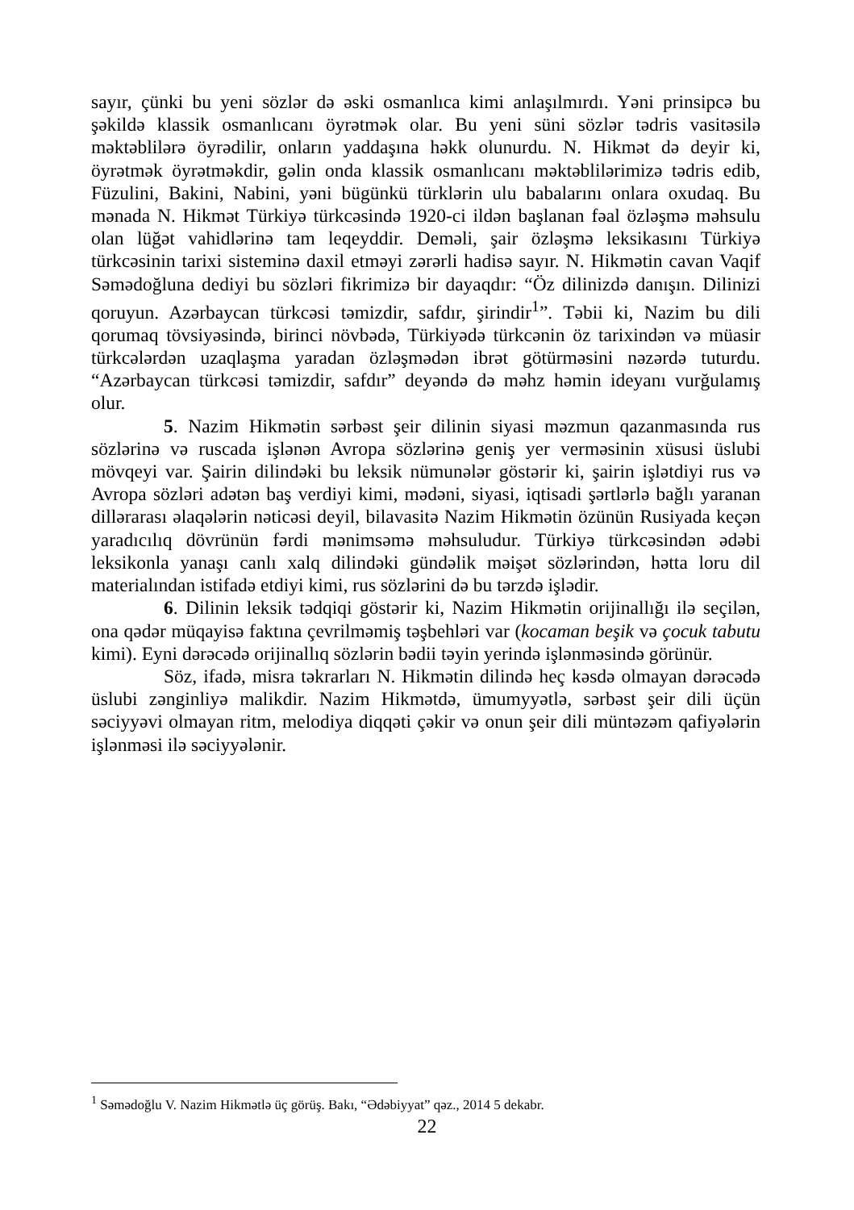sayır, çünki bu yeni sözlər də əski osmanlıca kimi anlaşılmırdı. Yəni prinsipcə bu şəkildə klassik osmanlıcanı öyrətmək olar. Bu yeni süni sözlər tədris vasitəsilə məktəblilərə öyrədilir, onların yaddaşına həkk olunurdu. N. Hikmət də deyir ki, öyrətmək öyrətməkdir, gəlin onda klassik osmanlıcanı məktəblilərimizə tədris edib, Füzulini, Bakini, Nabini, yəni bügünkü türklərin ulu babalarını onlara oxudaq. Bu mənada N. Hikmət Türkiyə türkcəsində 1920-ci ildən başlanan fəal özləşmə məhsulu olan lüğət vahidlərinə tam leqeyddir. Deməli, şair özləşmə leksikasını Türkiyə türkcəsinin tarixi sisteminə daxil etməyi zərərli hadisə sayır. N. Hikmətin cavan Vaqif Səmədoğluna dediyi bu sözləri fikrimizə bir dayaqdır: “Öz dilinizdə danışın. Dilinizi qoruyun. Azərbaycan türkcəsi təmizdir, safdır, şirindir<sup>1</sup>”. Təbii ki, Nazim bu dili qorumaq tövsiyəsində, birinci növbədə, Türkiyədə türkcənin öz tarixindən və müasir türkcələrdən uzaqlaşma yaradan özləşmədən ibrət götürməsini nəzərdə tuturdu. “Azərbaycan türkcəsi təmizdir, safdır” deyəndə də məhz həmin ideyanı vurğulamış olur.
5. Nazim Hikmətin sərbəst şeir dilinin siyasi məzmun qazanmasında rus sözlərinə və ruscada işlənən Avropa sözlərinə geniş yer verməsinin xüsusi üslubi mövqeyi var. Şairin dilindəki bu leksik nümunələr göstərir ki, şairin işlətdiyi rus və Avropa sözləri adətən baş verdiyi kimi, mədəni, siyasi, iqtisadi şərtlərlə bağlı yaranan dillərarası əlaqələrin nəticəsi deyil, bilavasitə Nazim Hikmətin özünün Rusiyada keçən yaradıcılıq dövrünün fərdi mənimsəmə məhsuludur. Türkiyə türkcəsindən ədəbi leksikonla yanaşı canlı xalq dilindəki gündəlik məişət sözlərindən, hətta loru dil materialından istifadə etdiyi kimi, rus sözlərini də bu tərzdə işlədir.
6. Dilinin leksik tədqiqi göstərir ki, Nazim Hikmətin orijinallığı ilə seçilən, ona qədər müqayisə faktına çevrilməmiş təşbehləri var (kocaman beşik və çocuk tabutu kimi). Eyni dərəcədə orijinallıq sözlərin bədii təyin yerində işlənməsində görünür.
Söz, ifadə, misra təkrarları N. Hikmətin dilində heç kəsdə olmayan dərəcədə üslubi zənginliyə malikdir. Nazim Hikmətdə, ümumyyətlə, sərbəst şeir dili üçün səciyyəvi olmayan ritm, melodiya diqqəti çəkir və onun şeir dili müntəzəm qafiyələrin işlənməsi ilə səciyyələnir.
<sup>1</sup> Səmədoğlu V. Nazim Hikmətlə üç görüş. Bakı, “Ədəbiyyat” qəz., 2014 5 dekabr.
22